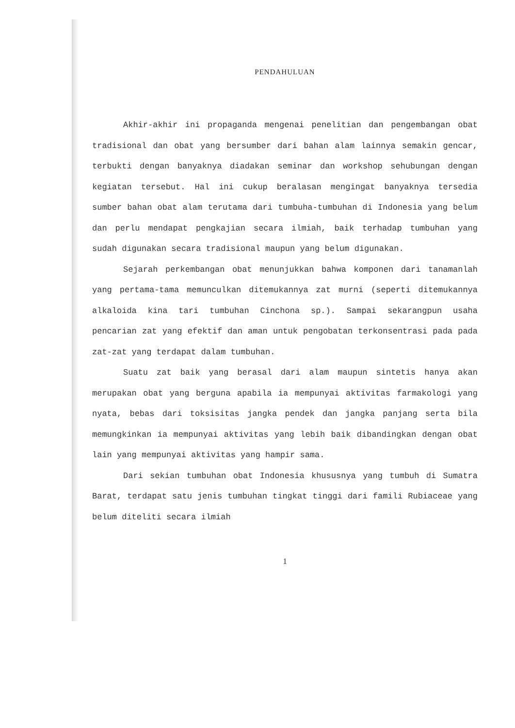PENDAHULUAN
Akhir-akhir ini propaganda mengenai penelitian dan pengembangan obat tradisional dan obat yang bersumber dari bahan alam lainnya semakin gencar, terbukti dengan banyaknya diadakan seminar dan workshop sehubungan dengan kegiatan tersebut. Hal ini cukup beralasan mengingat banyaknya tersedia sumber bahan obat alam terutama dari tumbuha-tumbuhan di Indonesia yang belum dan perlu mendapat pengkajian secara ilmiah, baik terhadap tumbuhan yang sudah digunakan secara tradisional maupun yang belum digunakan.
Sejarah perkembangan obat menunjukkan bahwa komponen dari tanamanlah yang pertama-tama memunculkan ditemukannya zat murni (seperti ditemukannya alkaloida kina tari tumbuhan Cinchona sp.). Sampai sekarangpun usaha pencarian zat yang efektif dan aman untuk pengobatan terkonsentrasi pada pada zat-zat yang terdapat dalam tumbuhan.
Suatu zat baik yang berasal dari alam maupun sintetis hanya akan merupakan obat yang berguna apabila ia mempunyai aktivitas farmakologi yang nyata, bebas dari toksisitas jangka pendek dan jangka panjang serta bila memungkinkan ia mempunyai aktivitas yang lebih baik dibandingkan dengan obat lain yang mempunyai aktivitas yang hampir sama.
Dari sekian tumbuhan obat Indonesia khususnya yang tumbuh di Sumatra Barat, terdapat satu jenis tumbuhan tingkat tinggi dari famili Rubiaceae yang belum diteliti secara ilmiah
1